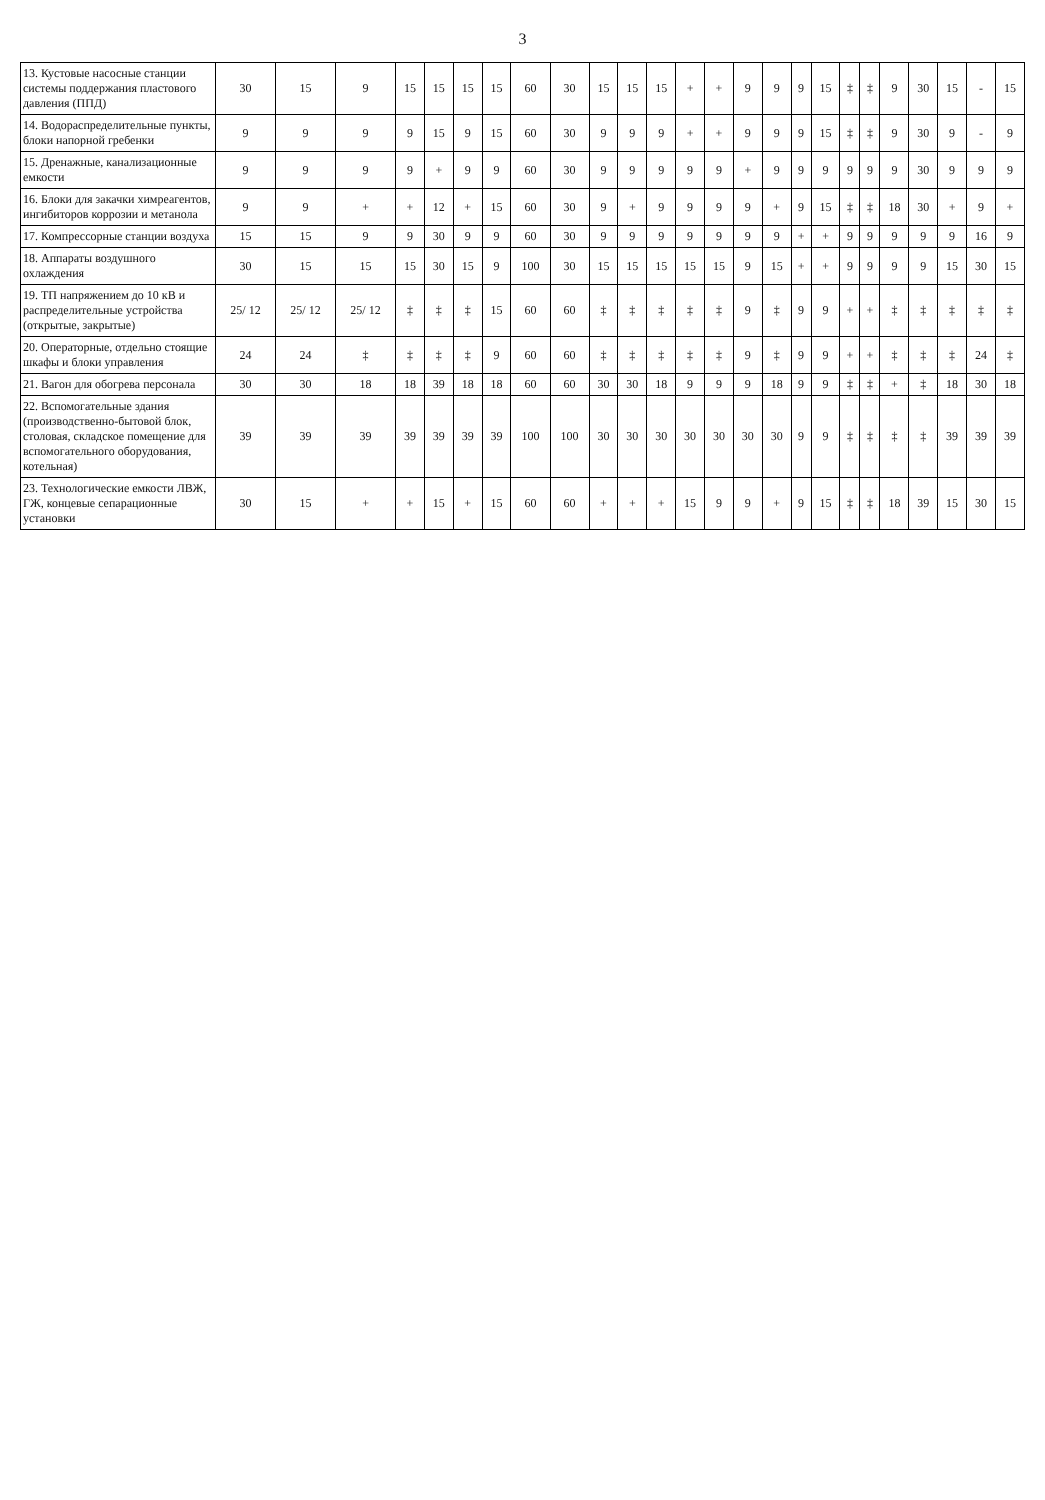3
| 13. Кустовые насосные станции системы поддержания пластового давления (ППД) | 30 | 15 | 9 | 15 | 15 | 15 | 15 | 60 | 30 | 15 | 15 | 15 | + | + | 9 | 9 | 9 | 15 | ‡ | ‡ | 9 | 30 | 15 | - | 15 |
| 14. Водораспределительные пункты, блоки напорной гребенки | 9 | 9 | 9 | 9 | 15 | 9 | 15 | 60 | 30 | 9 | 9 | 9 | + | + | 9 | 9 | 9 | 15 | ‡ | ‡ | 9 | 30 | 9 | - | 9 |
| 15. Дренажные, канализационные емкости | 9 | 9 | 9 | 9 | + | 9 | 9 | 60 | 30 | 9 | 9 | 9 | 9 | 9 | + | 9 | 9 | 9 | 9 | 9 | 9 | 30 | 9 | 9 | 9 |
| 16. Блоки для закачки химреагентов, ингибиторов коррозии и метанола | 9 | 9 | + | + | 12 | + | 15 | 60 | 30 | 9 | + | 9 | 9 | 9 | 9 | + | 9 | 15 | ‡ | ‡ | 18 | 30 | + | 9 | + |
| 17. Компрессорные станции воздуха | 15 | 15 | 9 | 9 | 30 | 9 | 9 | 60 | 30 | 9 | 9 | 9 | 9 | 9 | 9 | 9 | + | + | 9 | 9 | 9 | 9 | 9 | 16 | 9 |
| 18. Аппараты воздушного охлаждения | 30 | 15 | 15 | 15 | 30 | 15 | 9 | 100 | 30 | 15 | 15 | 15 | 15 | 15 | 9 | 15 | + | + | 9 | 9 | 9 | 9 | 15 | 30 | 15 |
| 19. ТП напряжением до 10 кВ и распределительные устройства (открытые, закрытые) | 25/ 12 | 25/ 12 | 25/ 12 | ‡ | ‡ | ‡ | 15 | 60 | 60 | ‡ | ‡ | ‡ | ‡ | ‡ | 9 | ‡ | 9 | 9 | + | + | ‡ | ‡ | ‡ | ‡ | ‡ |
| 20. Операторные, отдельно стоящие шкафы и блоки управления | 24 | 24 | ‡ | ‡ | ‡ | ‡ | 9 | 60 | 60 | ‡ | ‡ | ‡ | ‡ | ‡ | 9 | ‡ | 9 | 9 | + | + | ‡ | ‡ | ‡ | 24 | ‡ |
| 21. Вагон для обогрева персонала | 30 | 30 | 18 | 18 | 39 | 18 | 18 | 60 | 60 | 30 | 30 | 18 | 9 | 9 | 9 | 18 | 9 | 9 | ‡ | ‡ | + | ‡ | 18 | 30 | 18 |
| 22. Вспомогательные здания (производственно-бытовой блок, столовая, складское помещение для вспомогательного оборудования, котельная) | 39 | 39 | 39 | 39 | 39 | 39 | 39 | 100 | 100 | 30 | 30 | 30 | 30 | 30 | 30 | 30 | 9 | 9 | ‡ | ‡ | ‡ | ‡ | 39 | 39 | 39 |
| 23. Технологические емкости ЛВЖ, ГЖ, концевые сепарационные установки | 30 | 15 | + | + | 15 | + | 15 | 60 | 60 | + | + | + | 15 | 9 | 9 | + | 9 | 15 | ‡ | ‡ | 18 | 39 | 15 | 30 | 15 |